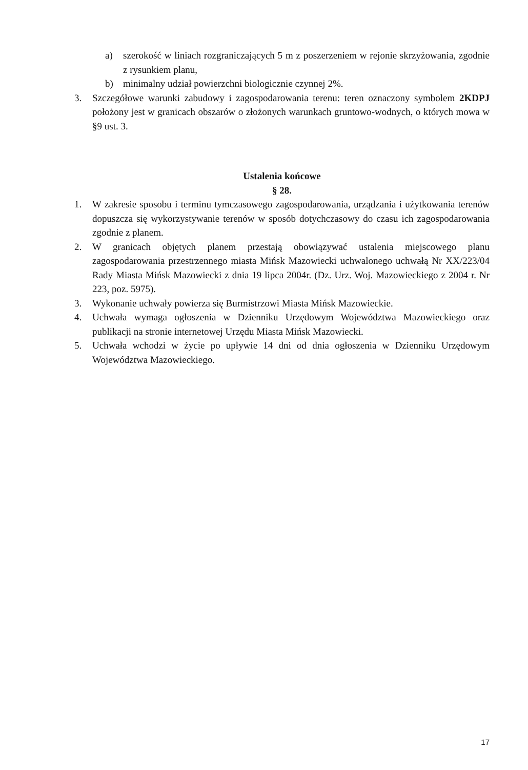a) szerokość w liniach rozgraniczających 5 m z poszerzeniem w rejonie skrzyżowania, zgodnie z rysunkiem planu,
b) minimalny udział powierzchni biologicznie czynnej 2%.
3. Szczegółowe warunki zabudowy i zagospodarowania terenu: teren oznaczony symbolem 2KDPJ położony jest w granicach obszarów o złożonych warunkach gruntowo-wodnych, o których mowa w §9 ust. 3.
Ustalenia końcowe
§ 28.
1. W zakresie sposobu i terminu tymczasowego zagospodarowania, urządzania i użytkowania terenów dopuszcza się wykorzystywanie terenów w sposób dotychczasowy do czasu ich zagospodarowania zgodnie z planem.
2. W granicach objętych planem przestają obowiązywać ustalenia miejscowego planu zagospodarowania przestrzennego miasta Mińsk Mazowiecki uchwalonego uchwałą Nr XX/223/04 Rady Miasta Mińsk Mazowiecki z dnia 19 lipca 2004r. (Dz. Urz. Woj. Mazowieckiego z 2004 r. Nr 223, poz. 5975).
3. Wykonanie uchwały powierza się Burmistrzowi Miasta Mińsk Mazowieckie.
4. Uchwała wymaga ogłoszenia w Dzienniku Urzędowym Województwa Mazowieckiego oraz publikacji na stronie internetowej Urzędu Miasta Mińsk Mazowiecki.
5. Uchwała wchodzi w życie po upływie 14 dni od dnia ogłoszenia w Dzienniku Urzędowym Województwa Mazowieckiego.
17